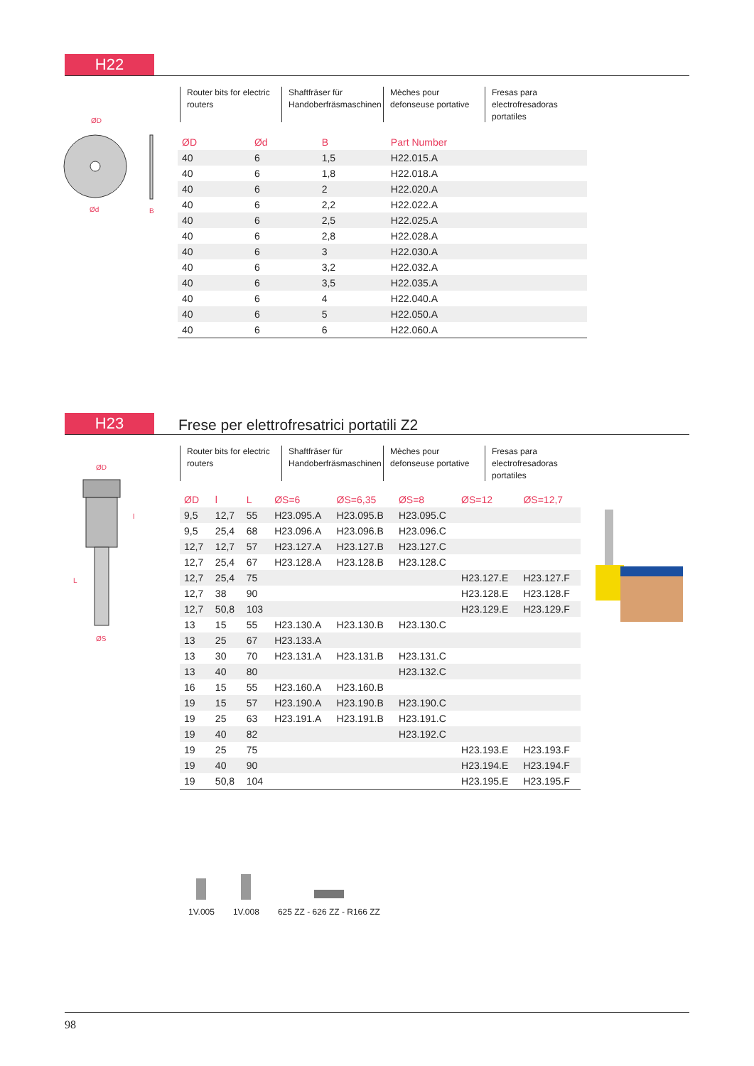H22
Router bits for electric routers
Shaftfräser für Handoberfräsmaschinen
Mèches pour defonseuse portative
Fresas para electrofresadoras portatiles
ØD
Ød
B
| ØD | Ød | B | Part Number |
| --- | --- | --- | --- |
| 40 | 6 | 1,5 | H22.015.A |
| 40 | 6 | 1,8 | H22.018.A |
| 40 | 6 | 2 | H22.020.A |
| 40 | 6 | 2,2 | H22.022.A |
| 40 | 6 | 2,5 | H22.025.A |
| 40 | 6 | 2,8 | H22.028.A |
| 40 | 6 | 3 | H22.030.A |
| 40 | 6 | 3,2 | H22.032.A |
| 40 | 6 | 3,5 | H22.035.A |
| 40 | 6 | 4 | H22.040.A |
| 40 | 6 | 5 | H22.050.A |
| 40 | 6 | 6 | H22.060.A |
H23 Frese per elettrofresatrici portatili Z2
Router bits for electric routers
Shaftfräser für Handoberfräsmaschinen
Mèches pour defonseuse portative
Fresas para electrofresadoras portatiles
ØD
L
l
ØS
| ØD | l | L | ØS=6 | ØS=6,35 | ØS=8 | ØS=12 | ØS=12,7 |
| --- | --- | --- | --- | --- | --- | --- | --- |
| 9,5 | 12,7 | 55 | H23.095.A | H23.095.B | H23.095.C | | |
| 9,5 | 25,4 | 68 | H23.096.A | H23.096.B | H23.096.C | | |
| 12,7 | 12,7 | 57 | H23.127.A | H23.127.B | H23.127.C | | |
| 12,7 | 25,4 | 67 | H23.128.A | H23.128.B | H23.128.C | | |
| 12,7 | 25,4 | 75 | | | | H23.127.E | H23.127.F |
| 12,7 | 38 | 90 | | | | H23.128.E | H23.128.F |
| 12,7 | 50,8 | 103 | | | | H23.129.E | H23.129.F |
| 13 | 15 | 55 | H23.130.A | H23.130.B | H23.130.C | | |
| 13 | 25 | 67 | H23.133.A | | | | |
| 13 | 30 | 70 | H23.131.A | H23.131.B | H23.131.C | | |
| 13 | 40 | 80 | | | H23.132.C | | |
| 16 | 15 | 55 | H23.160.A | H23.160.B | | | |
| 19 | 15 | 57 | H23.190.A | H23.190.B | H23.190.C | | |
| 19 | 25 | 63 | H23.191.A | H23.191.B | H23.191.C | | |
| 19 | 40 | 82 | | | H23.192.C | | |
| 19 | 25 | 75 | | | | H23.193.E | H23.193.F |
| 19 | 40 | 90 | | | | H23.194.E | H23.194.F |
| 19 | 50,8 | 104 | | | | H23.195.E | H23.195.F |
1V.005
1V.008
625 ZZ - 626 ZZ - R166 ZZ
98